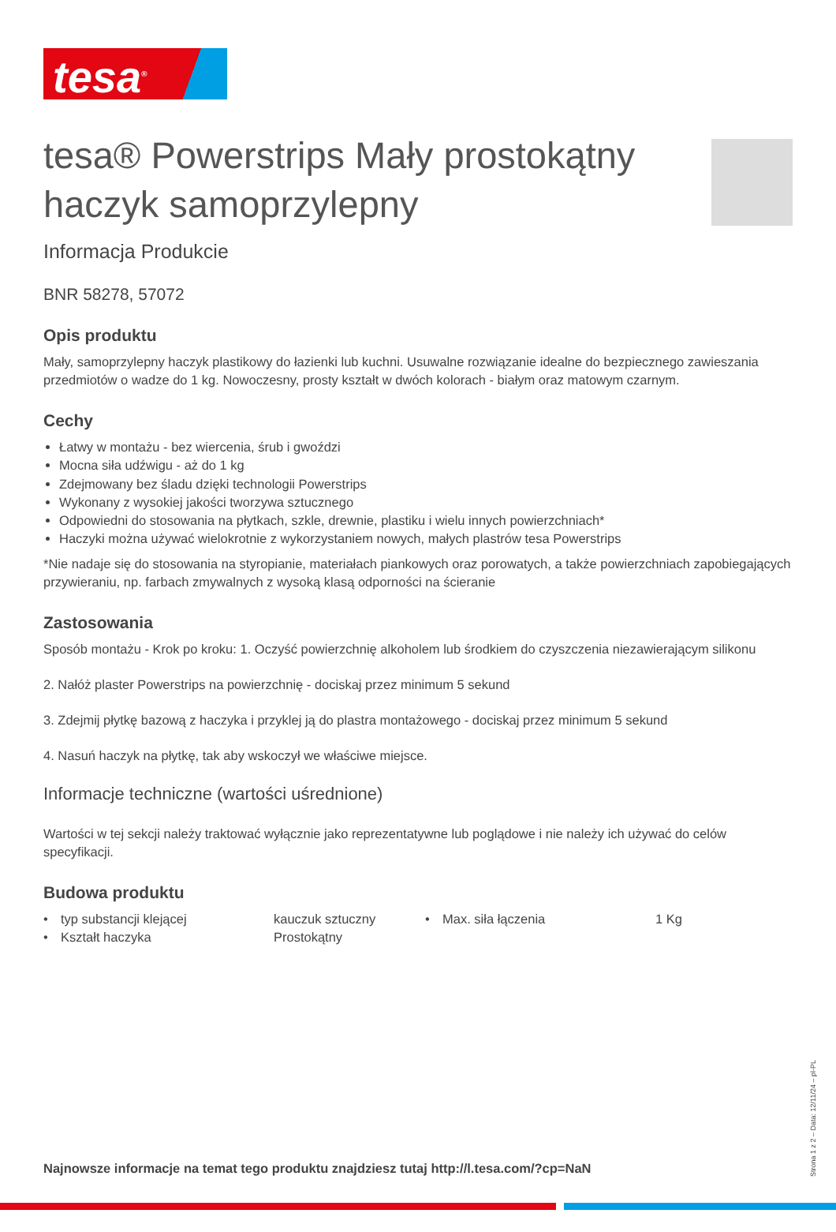tesa<sup>®</sup>
tesa® Powerstrips Mały prostokątny haczyk samoprzylepny
Informacja Produkcie
BNR 58278, 57072
Opis produktu
Mały, samoprzylepny haczyk plastikowy do łazienki lub kuchni. Usuwalne rozwiązanie idealne do bezpiecznego zawieszania przedmiotów o wadze do 1 kg. Nowoczesny, prosty kształt w dwóch kolorach - białym oraz matowym czarnym.
Cechy
Łatwy w montażu - bez wiercenia, śrub i gwoździ
Mocna siła udźwigu - aż do 1 kg
Zdejmowany bez śladu dzięki technologii Powerstrips
Wykonany z wysokiej jakości tworzywa sztucznego
Odpowiedni do stosowania na płytkach, szkle, drewnie, plastiku i wielu innych powierzchniach*
Haczyki można używać wielokrotnie z wykorzystaniem nowych, małych plastrów tesa Powerstrips
*Nie nadaje się do stosowania na styropianie, materiałach piankowych oraz porowatych, a także powierzchniach zapobiegających przywieraniu, np. farbach zmywalnych z wysoką klasą odporności na ścieranie
Zastosowania
Sposób montażu - Krok po kroku: 1. Oczyść powierzchnię alkoholem lub środkiem do czyszczenia niezawierającym silikonu
2. Nałóż plaster Powerstrips na powierzchnię - dociskaj przez minimum 5 sekund
3. Zdejmij płytkę bazową z haczyka i przyklej ją do plastra montażowego - dociskaj przez minimum 5 sekund
4. Nasuń haczyk na płytkę, tak aby wskoczył we właściwe miejsce.
Informacje techniczne (wartości uśrednione)
Wartości w tej sekcji należy traktować wyłącznie jako reprezentatywne lub poglądowe i nie należy ich używać do celów specyfikacji.
Budowa produktu
| • | typ substancji klejącej | kauczuk sztuczny | • | Max. siła łączenia | 1 Kg |
| • | Kształt haczyka | Prostokątny | | | |
Najnowsze informacje na temat tego produktu znajdziesz tutaj http://l.tesa.com/?cp=NaN
Strona 1 z 2 – Data: 12/11/24 – pl-PL